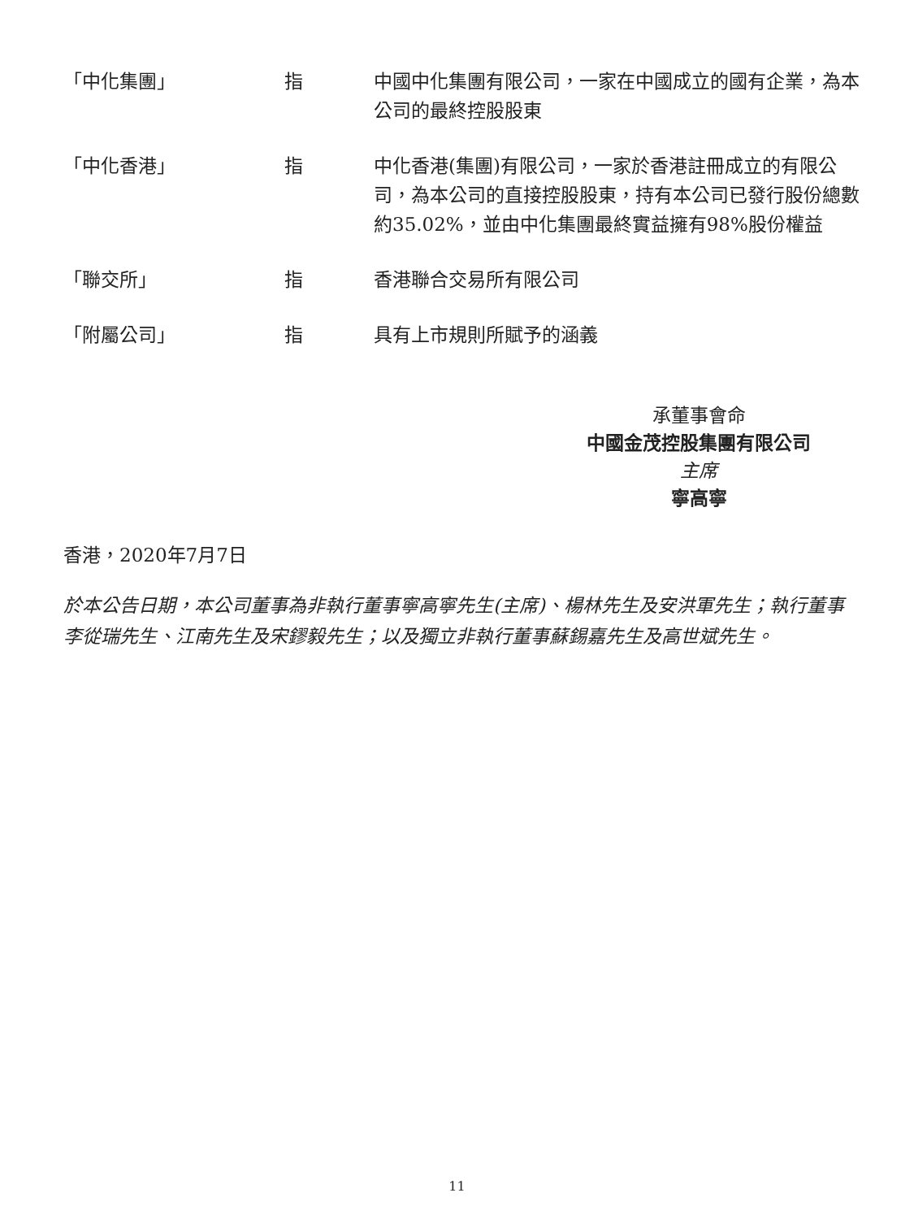| 「中化集團」 | 指 | 中國中化集團有限公司，一家在中國成立的國有企業，為本公司的最終控股股東 |
| 「中化香港」 | 指 | 中化香港(集團)有限公司，一家於香港註冊成立的有限公司，為本公司的直接控股股東，持有本公司已發行股份總數約35.02%，並由中化集團最終實益擁有98%股份權益 |
| 「聯交所」 | 指 | 香港聯合交易所有限公司 |
| 「附屬公司」 | 指 | 具有上市規則所賦予的涵義 |
承董事會命
中國金茂控股集團有限公司
主席
寧高寧
香港，2020年7月7日
於本公告日期，本公司董事為非執行董事寧高寧先生(主席)、楊林先生及安洪軍先生；執行董事李從瑞先生、江南先生及宋鏐毅先生；以及獨立非執行董事蘇錫嘉先生及高世斌先生。
11